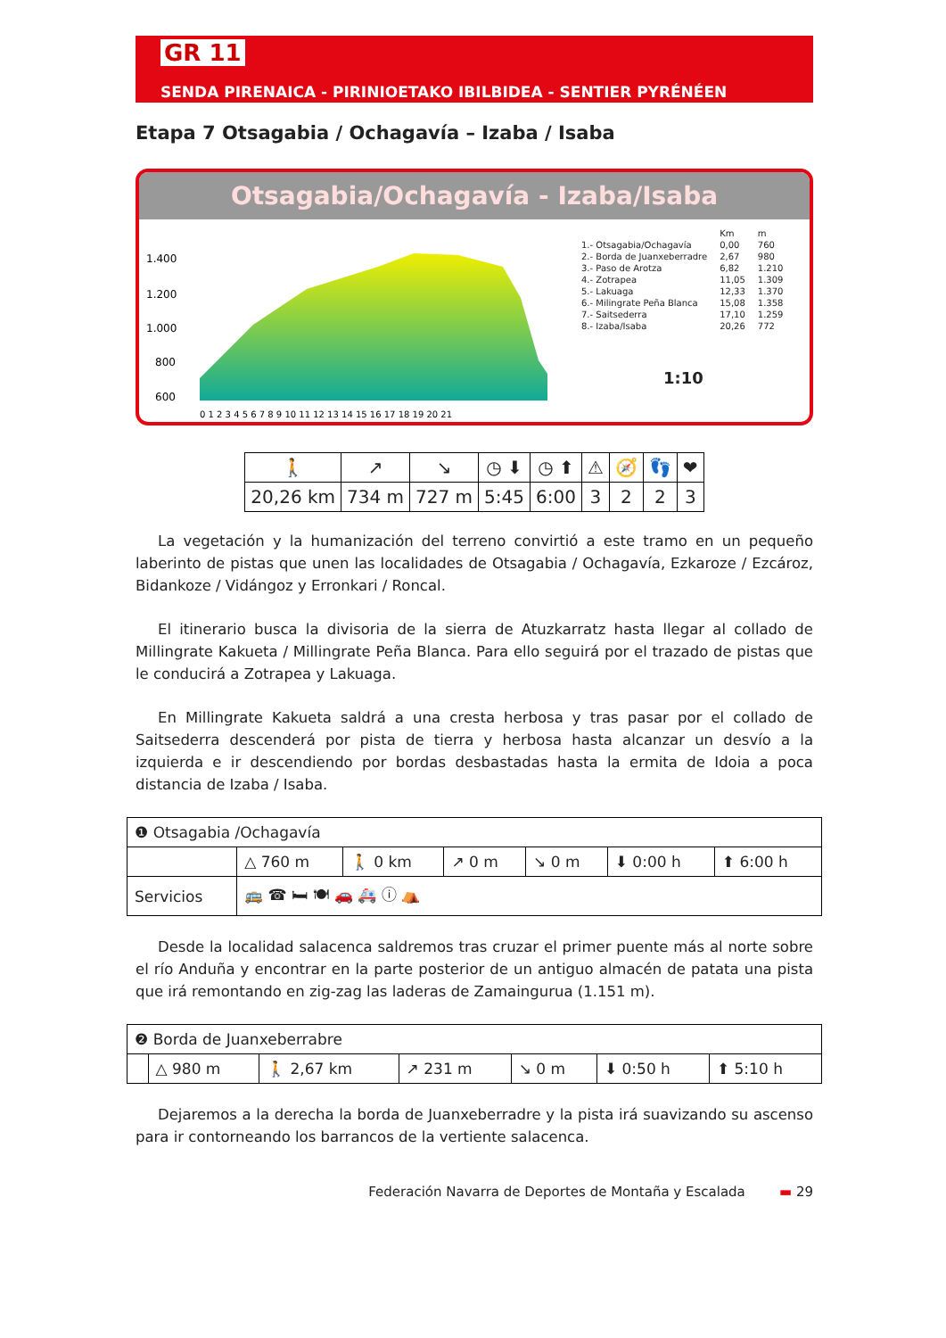GR 11
SENDA PIRENAICA - PIRINIOETAKO IBILBIDEA - SENTIER PYRÉNÉEN
Etapa 7 Otsagabia / Ochagavía – Izaba / Isaba
Otsagabia/Ochagavía - Izaba/Isaba
1.400
1.200
1.000
800
600
0 1 2 3 4 5 6 7 8 9 10 11 12 13 14 15 16 17 18 19 20 21
| | Km | m |
| 1.- Otsagabia/Ochagavía | 0,00 | 760 |
| 2.- Borda de Juanxeberradre | 2,67 | 980 |
| 3.- Paso de Arotza | 6,82 | 1.210 |
| 4.- Zotrapea | 11,05 | 1.309 |
| 5.- Lakuaga | 12,33 | 1.370 |
| 6.- Milingrate Peña Blanca | 15,08 | 1.358 |
| 7.- Saitsederra | 17,10 | 1.259 |
| 8.- Izaba/Isaba | 20,26 | 772 |
1:10
| 🚶 | ↗ | ↘ | ◷ ⬇ | ◷ ⬆ | ⚠ | 🧭 | 👣 | ❤ |
| 20,26 km | 734 m | 727 m | 5:45 | 6:00 | 3 | 2 | 2 | 3 |
La vegetación y la humanización del terreno convirtió a este tramo en un pequeño laberinto de pistas que unen las localidades de Otsagabia / Ochagavía, Ezkaroze / Ezcároz, Bidankoze / Vidángoz y Erronkari / Roncal.
El itinerario busca la divisoria de la sierra de Atuzkarratz hasta llegar al collado de Millingrate Kakueta / Millingrate Peña Blanca. Para ello seguirá por el trazado de pistas que le conducirá a Zotrapea y Lakuaga.
En Millingrate Kakueta saldrá a una cresta herbosa y tras pasar por el collado de Saitsederra descenderá por pista de tierra y herbosa hasta alcanzar un desvío a la izquierda e ir descendiendo por bordas desbastadas hasta la ermita de Idoia a poca distancia de Izaba / Isaba.
| ❶ Otsagabia /Ochagavía | | | | | | |
| | △ 760 m | 🚶 0 km | ↗ 0 m | ↘ 0 m | ⬇ 0:00 h | ⬆ 6:00 h |
| Servicios | 🚌 ☎ 🛏 🍽 🚗 🚑 ⓘ ⛺ | | | | | |
Desde la localidad salacenca saldremos tras cruzar el primer puente más al norte sobre el río Anduña y encontrar en la parte posterior de un antiguo almacén de patata una pista que irá remontando en zig-zag las laderas de Zamaingurua (1.151 m).
| ❷ Borda de Juanxeberrabre | | | | | | |
| | △ 980 m | 🚶 2,67 km | ↗ 231 m | ↘ 0 m | ⬇ 0:50 h | ⬆ 5:10 h |
Dejaremos a la derecha la borda de Juanxeberradre y la pista irá suavizando su ascenso para ir contorneando los barrancos de la vertiente salacenca.
Federación Navarra de Deportes de Montaña y Escalada ▬ 29